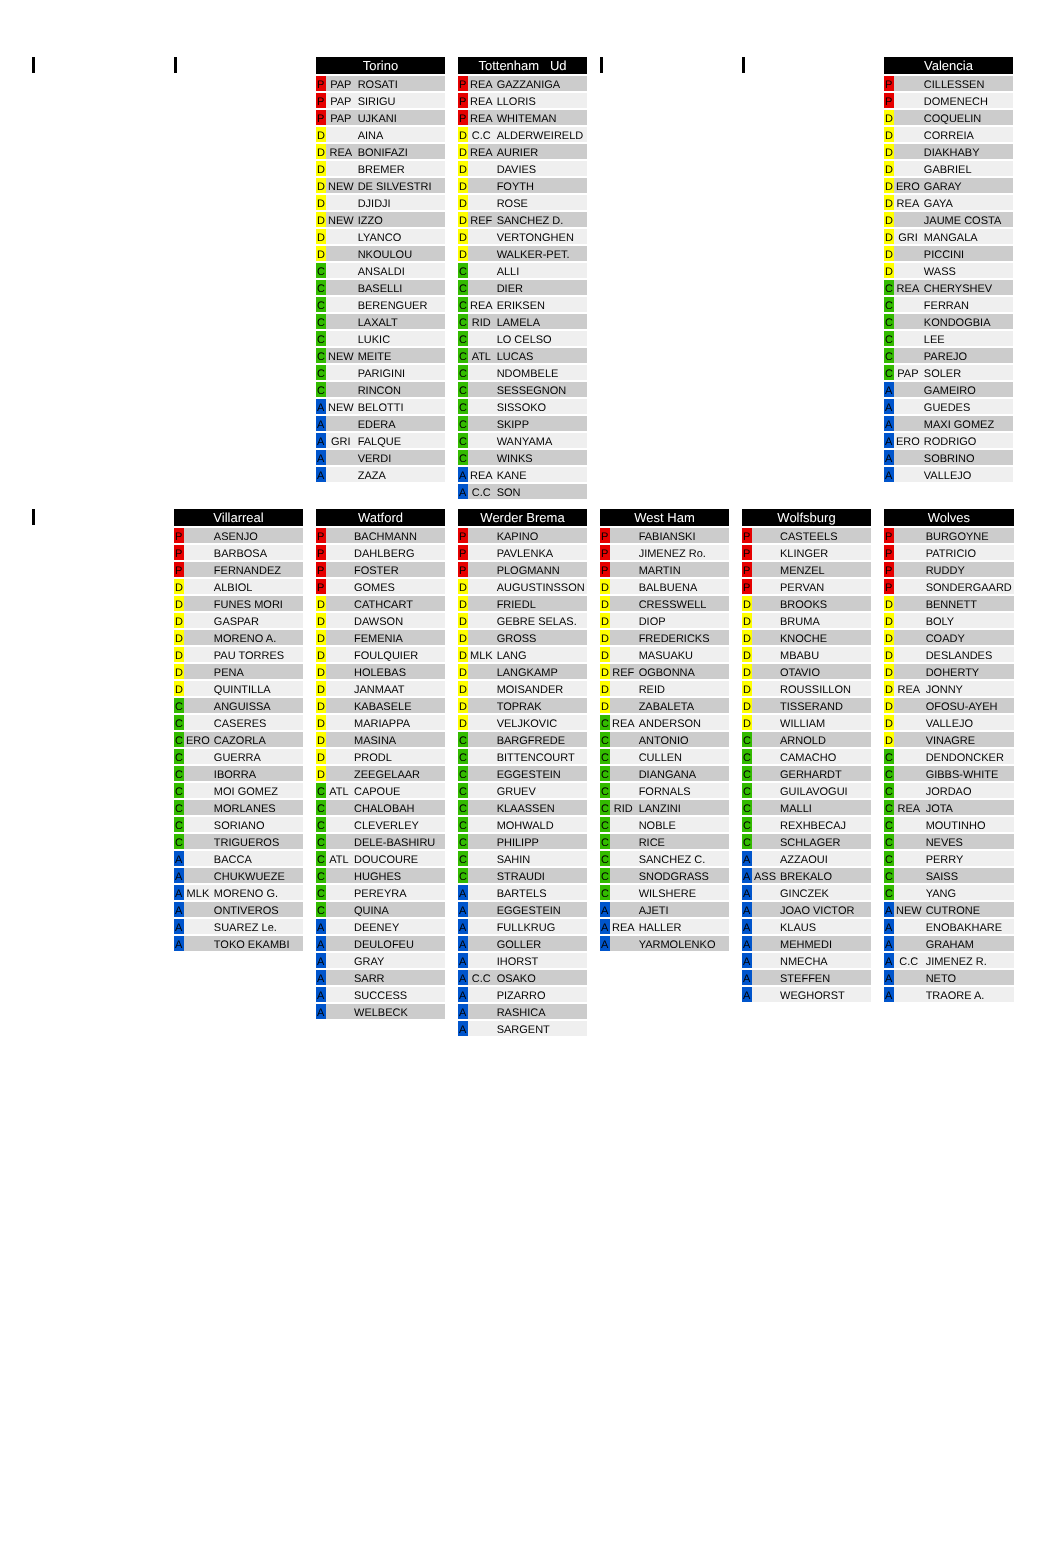| Torino | | |
| --- | --- | --- |
| P | PAP | ROSATI |
| P | PAP | SIRIGU |
| P | PAP | UJKANI |
| D | | AINA |
| D | REA | BONIFAZI |
| D | | BREMER |
| D | NEW | DE SILVESTRI |
| D | | DJIDJI |
| D | NEW | IZZO |
| D | | LYANCO |
| D | | NKOULOU |
| C | | ANSALDI |
| C | | BASELLI |
| C | | BERENGUER |
| C | | LAXALT |
| C | | LUKIC |
| C | NEW | MEITE |
| C | | PARIGINI |
| C | | RINCON |
| A | NEW | BELOTTI |
| A | | EDERA |
| A | GRI | FALQUE |
| A | | VERDI |
| A | | ZAZA |
| Tottenham Ud | | |
| --- | --- | --- |
| P | REA | GAZZANIGA |
| P | REA | LLORIS |
| P | REA | WHITEMAN |
| D | C.C | ALDERWEIRELD |
| D | REA | AURIER |
| D | | DAVIES |
| D | | FOYTH |
| D | | ROSE |
| D | REF | SANCHEZ D. |
| D | | VERTONGHEN |
| D | | WALKER-PET. |
| C | | ALLI |
| C | | DIER |
| C | REA | ERIKSEN |
| C | RID | LAMELA |
| C | | LO CELSO |
| C | ATL | LUCAS |
| C | | NDOMBELE |
| C | | SESSEGNON |
| C | | SISSOKO |
| C | | SKIPP |
| C | | WANYAMA |
| C | | WINKS |
| A | REA | KANE |
| A | C.C | SON |
| Valencia | | |
| --- | --- | --- |
| P | | CILLESSEN |
| P | | DOMENECH |
| D | | COQUELIN |
| D | | CORREIA |
| D | | DIAKHABY |
| D | | GABRIEL |
| D | ERO | GARAY |
| D | REA | GAYA |
| D | | JAUME COSTA |
| D | GRI | MANGALA |
| D | | PICCINI |
| D | | WASS |
| C | REA | CHERYSHEV |
| C | | FERRAN |
| C | | KONDOGBIA |
| C | | LEE |
| C | | PAREJO |
| C | PAP | SOLER |
| A | | GAMEIRO |
| A | | GUEDES |
| A | | MAXI GOMEZ |
| A | ERO | RODRIGO |
| A | | SOBRINO |
| A | | VALLEJO |
| Villarreal | | |
| --- | --- | --- |
| P | | ASENJO |
| P | | BARBOSA |
| P | | FERNANDEZ |
| D | | ALBIOL |
| D | | FUNES MORI |
| D | | GASPAR |
| D | | MORENO A. |
| D | | PAU TORRES |
| D | | PENA |
| D | | QUINTILLA |
| C | | ANGUISSA |
| C | | CASERES |
| C | ERO | CAZORLA |
| C | | GUERRA |
| C | | IBORRA |
| C | | MOI GOMEZ |
| C | | MORLANES |
| C | | SORIANO |
| C | | TRIGUEROS |
| A | | BACCA |
| A | | CHUKWUEZE |
| A | MLK | MORENO G. |
| A | | ONTIVEROS |
| A | | SUAREZ Le. |
| A | | TOKO EKAMBI |
| Watford | | |
| --- | --- | --- |
| P | | BACHMANN |
| P | | DAHLBERG |
| P | | FOSTER |
| P | | GOMES |
| D | | CATHCART |
| D | | DAWSON |
| D | | FEMENIA |
| D | | FOULQUIER |
| D | | HOLEBAS |
| D | | JANMAAT |
| D | | KABASELE |
| D | | MARIAPPA |
| D | | MASINA |
| D | | PRODL |
| D | | ZEEGELAAR |
| C | ATL | CAPOUE |
| C | | CHALOBAH |
| C | | CLEVERLEY |
| C | | DELE-BASHIRU |
| C | ATL | DOUCOURE |
| C | | HUGHES |
| C | | PEREYRA |
| C | | QUINA |
| A | | DEENEY |
| A | | DEULOFEU |
| A | | GRAY |
| A | | SARR |
| A | | SUCCESS |
| A | | WELBECK |
| Werder Brema | | |
| --- | --- | --- |
| P | | KAPINO |
| P | | PAVLENKA |
| P | | PLOGMANN |
| D | | AUGUSTINSSON |
| D | | FRIEDL |
| D | | GEBRE SELAS. |
| D | | GROSS |
| D | MLK | LANG |
| D | | LANGKAMP |
| D | | MOISANDER |
| D | | TOPRAK |
| D | | VELJKOVIC |
| C | | BARGFREDE |
| C | | BITTENCOURT |
| C | | EGGESTEIN |
| C | | GRUEV |
| C | | KLAASSEN |
| C | | MOHWALD |
| C | | PHILIPP |
| C | | SAHIN |
| C | | STRAUDI |
| A | | BARTELS |
| A | | EGGESTEIN |
| A | | FULLKRUG |
| A | | GOLLER |
| A | | IHORST |
| A | C.C | OSAKO |
| A | | PIZARRO |
| A | | RASHICA |
| A | | SARGENT |
| West Ham | | |
| --- | --- | --- |
| P | | FABIANSKI |
| P | | JIMENEZ Ro. |
| P | | MARTIN |
| D | | BALBUENA |
| D | | CRESSWELL |
| D | | DIOP |
| D | | FREDERICKS |
| D | | MASUAKU |
| D | REF | OGBONNA |
| D | | REID |
| D | | ZABALETA |
| C | REA | ANDERSON |
| C | | ANTONIO |
| C | | CULLEN |
| C | | DIANGANA |
| C | | FORNALS |
| C | RID | LANZINI |
| C | | NOBLE |
| C | | RICE |
| C | | SANCHEZ C. |
| C | | SNODGRASS |
| C | | WILSHERE |
| A | | AJETI |
| A | REA | HALLER |
| A | | YARMOLENKO |
| Wolfsburg | | |
| --- | --- | --- |
| P | | CASTEELS |
| P | | KLINGER |
| P | | MENZEL |
| P | | PERVAN |
| D | | BROOKS |
| D | | BRUMA |
| D | | KNOCHE |
| D | | MBABU |
| D | | OTAVIO |
| D | | ROUSSILLON |
| D | | TISSERAND |
| D | | WILLIAM |
| C | | ARNOLD |
| C | | CAMACHO |
| C | | GERHARDT |
| C | | GUILAVOGUI |
| C | | MALLI |
| C | | REXHBECAJ |
| C | | SCHLAGER |
| A | | AZZAOUI |
| A | ASS | BREKALO |
| A | | GINCZEK |
| A | | JOAO VICTOR |
| A | | KLAUS |
| A | | MEHMEDI |
| A | | NMECHA |
| A | | STEFFEN |
| A | | WEGHORST |
| Wolves | | |
| --- | --- | --- |
| P | | BURGOYNE |
| P | | PATRICIO |
| P | | RUDDY |
| P | | SONDERGAARD |
| D | | BENNETT |
| D | | BOLY |
| D | | COADY |
| D | | DESLANDES |
| D | | DOHERTY |
| D | REA | JONNY |
| D | | OFOSU-AYEH |
| D | | VALLEJO |
| D | | VINAGRE |
| C | | DENDONCKER |
| C | | GIBBS-WHITE |
| C | | JORDAO |
| C | REA | JOTA |
| C | | MOUTINHO |
| C | | NEVES |
| C | | PERRY |
| C | | SAISS |
| C | | YANG |
| A | NEW | CUTRONE |
| A | | ENOBAKHARE |
| A | | GRAHAM |
| A | C.C | JIMENEZ R. |
| A | | NETO |
| A | | TRAORE A. |